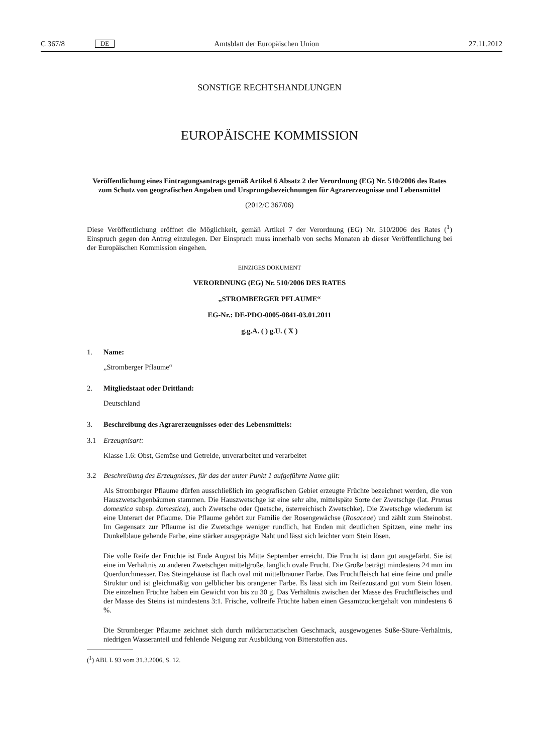C 367/8 DE Amtsblatt der Europäischen Union 27.11.2012
SONSTIGE RECHTSHANDLUNGEN
EUROPÄISCHE KOMMISSION
Veröffentlichung eines Eintragungsantrags gemäß Artikel 6 Absatz 2 der Verordnung (EG) Nr. 510/2006 des Rates zum Schutz von geografischen Angaben und Ursprungsbezeichnungen für Agrarerzeugnisse und Lebensmittel
(2012/C 367/06)
Diese Veröffentlichung eröffnet die Möglichkeit, gemäß Artikel 7 der Verordnung (EG) Nr. 510/2006 des Rates (<sup>1</sup>) Einspruch gegen den Antrag einzulegen. Der Einspruch muss innerhalb von sechs Monaten ab dieser Veröffentlichung bei der Europäischen Kommission eingehen.
EINZIGES DOKUMENT
VERORDNUNG (EG) Nr. 510/2006 DES RATES
„STROMBERGER PFLAUME“
EG-Nr.: DE-PDO-0005-0841-03.01.2011
g.g.A. ( ) g.U. ( X )
1. Name:
„Stromberger Pflaume“
2. Mitgliedstaat oder Drittland:
Deutschland
3. Beschreibung des Agrarerzeugnisses oder des Lebensmittels:
3.1 Erzeugnisart:
Klasse 1.6: Obst, Gemüse und Getreide, unverarbeitet und verarbeitet
3.2 Beschreibung des Erzeugnisses, für das der unter Punkt 1 aufgeführte Name gilt:
Als Stromberger Pflaume dürfen ausschließlich im geografischen Gebiet erzeugte Früchte bezeichnet werden, die von Hauszwetschgenbäumen stammen. Die Hauszwetschge ist eine sehr alte, mittelspäte Sorte der Zwetschge (lat. Prunus domestica subsp. domestica), auch Zwetsche oder Quetsche, österreichisch Zwetschke). Die Zwetschge wiederum ist eine Unterart der Pflaume. Die Pflaume gehört zur Familie der Rosengewächse (Rosaceae) und zählt zum Steinobst. Im Gegensatz zur Pflaume ist die Zwetschge weniger rundlich, hat Enden mit deutlichen Spitzen, eine mehr ins Dunkelblaue gehende Farbe, eine stärker ausgeprägte Naht und lässt sich leichter vom Stein lösen.
Die volle Reife der Früchte ist Ende August bis Mitte September erreicht. Die Frucht ist dann gut ausgefärbt. Sie ist eine im Verhältnis zu anderen Zwetschgen mittelgroße, länglich ovale Frucht. Die Größe beträgt mindestens 24 mm im Querdurchmesser. Das Steingehäuse ist flach oval mit mittelbrauner Farbe. Das Fruchtfleisch hat eine feine und pralle Struktur und ist gleichmäßig von gelblicher bis orangener Farbe. Es lässt sich im Reifezustand gut vom Stein lösen. Die einzelnen Früchte haben ein Gewicht von bis zu 30 g. Das Verhältnis zwischen der Masse des Fruchtfleisches und der Masse des Steins ist mindestens 3:1. Frische, vollreife Früchte haben einen Gesamtzuckergehalt von mindestens 6 %.
Die Stromberger Pflaume zeichnet sich durch mildaromatischen Geschmack, ausgewogenes Süße-Säure-Verhältnis, niedrigen Wasseranteil und fehlende Neigung zur Ausbildung von Bitterstoffen aus.
(<sup>1</sup>) ABl. L 93 vom 31.3.2006, S. 12.